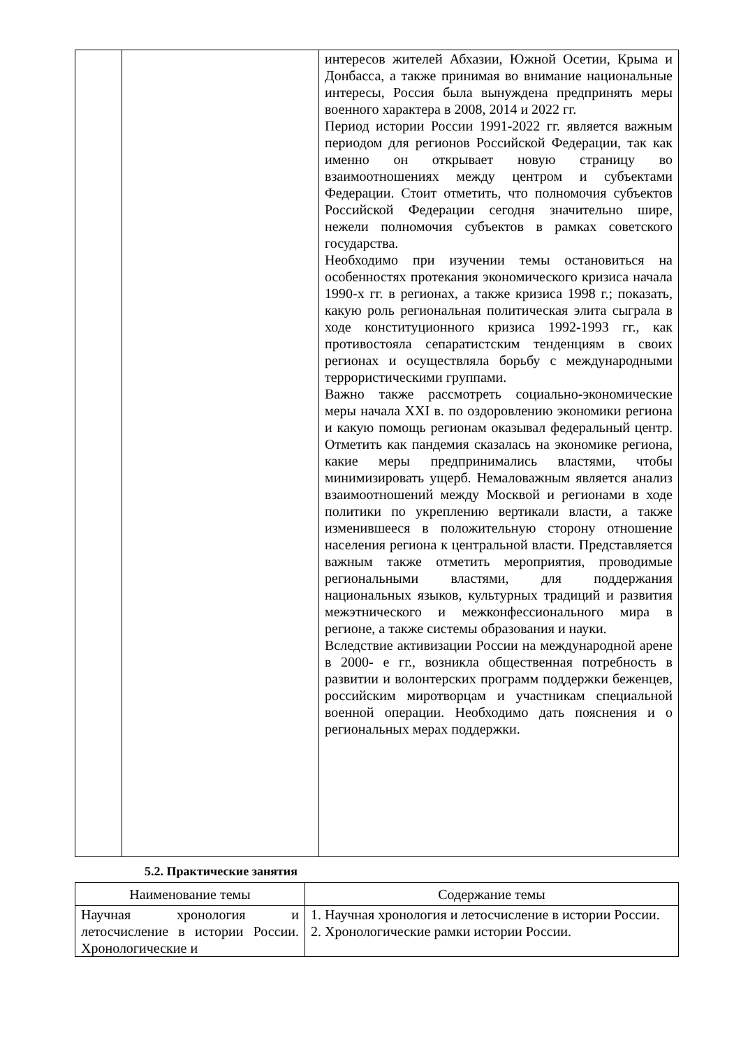| | | интересов жителей Абхазии, Южной Осетии, Крыма и Донбасса, а также принимая во внимание национальные интересы, Россия была вынуждена предпринять меры военного характера в 2008, 2014 и 2022 гг. Период истории России 1991-2022 гг. является важным периодом для регионов Российской Федерации, так как именно он открывает новую страницу во взаимоотношениях между центром и субъектами Федерации. Стоит отметить, что полномочия субъектов Российской Федерации сегодня значительно шире, нежели полномочия субъектов в рамках советского государства. Необходимо при изучении темы остановиться на особенностях протекания экономического кризиса начала 1990-х гг. в регионах, а также кризиса 1998 г.; показать, какую роль региональная политическая элита сыграла в ходе конституционного кризиса 1992-1993 гг., как противостояла сепаратистским тенденциям в своих регионах и осуществляла борьбу с международными террористическими группами. Важно также рассмотреть социально-экономические меры начала XXI в. по оздоровлению экономики региона и какую помощь регионам оказывал федеральный центр. Отметить как пандемия сказалась на экономике региона, какие меры предпринимались властями, чтобы минимизировать ущерб. Немаловажным является анализ взаимоотношений между Москвой и регионами в ходе политики по укреплению вертикали власти, а также изменившееся в положительную сторону отношение населения региона к центральной власти. Представляется важным также отметить мероприятия, проводимые региональными властями, для поддержания национальных языков, культурных традиций и развития межэтнического и межконфессионального мира в регионе, а также системы образования и науки. Вследствие активизации России на международной арене в 2000- е гг., возникла общественная потребность в развитии и волонтерских программ поддержки беженцев, российским миротворцам и участникам специальной военной операции. Необходимо дать пояснения и о региональных мерах поддержки. |
5.2. Практические занятия
| Наименование темы | Содержание темы |
| --- | --- |
| Научная хронология и летосчисление в истории России. Хронологические и | 1. Научная хронология и летосчисление в истории России. 2. Хронологические рамки истории России. |